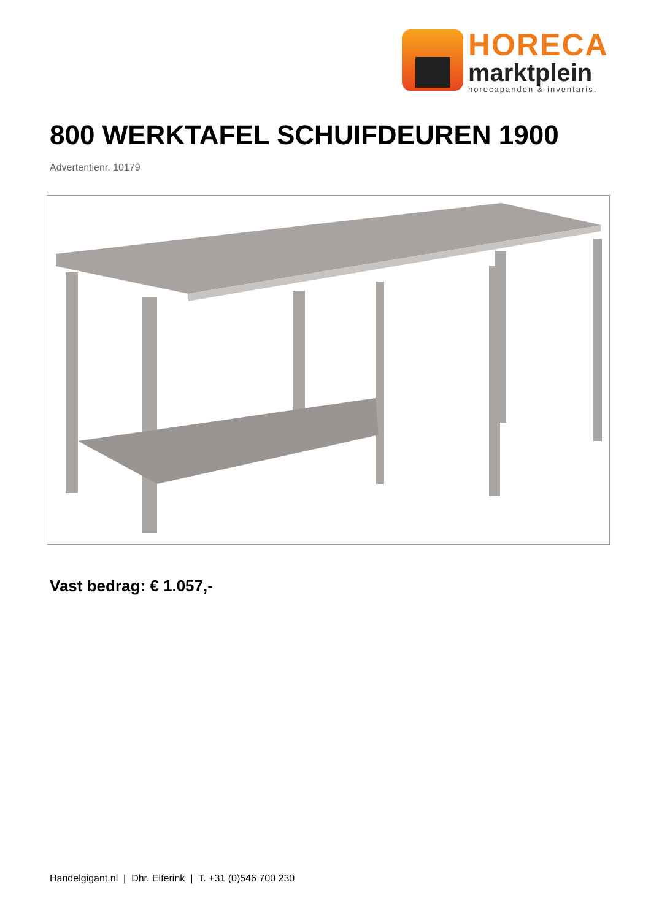HORECA
marktplein
horecapanden & inventaris.
800 WERKTAFEL SCHUIFDEUREN 1900
Advertentienr. 10179
Vast bedrag: € 1.057,-
Handelgigant.nl | Dhr. Elferink | T. +31 (0)546 700 230